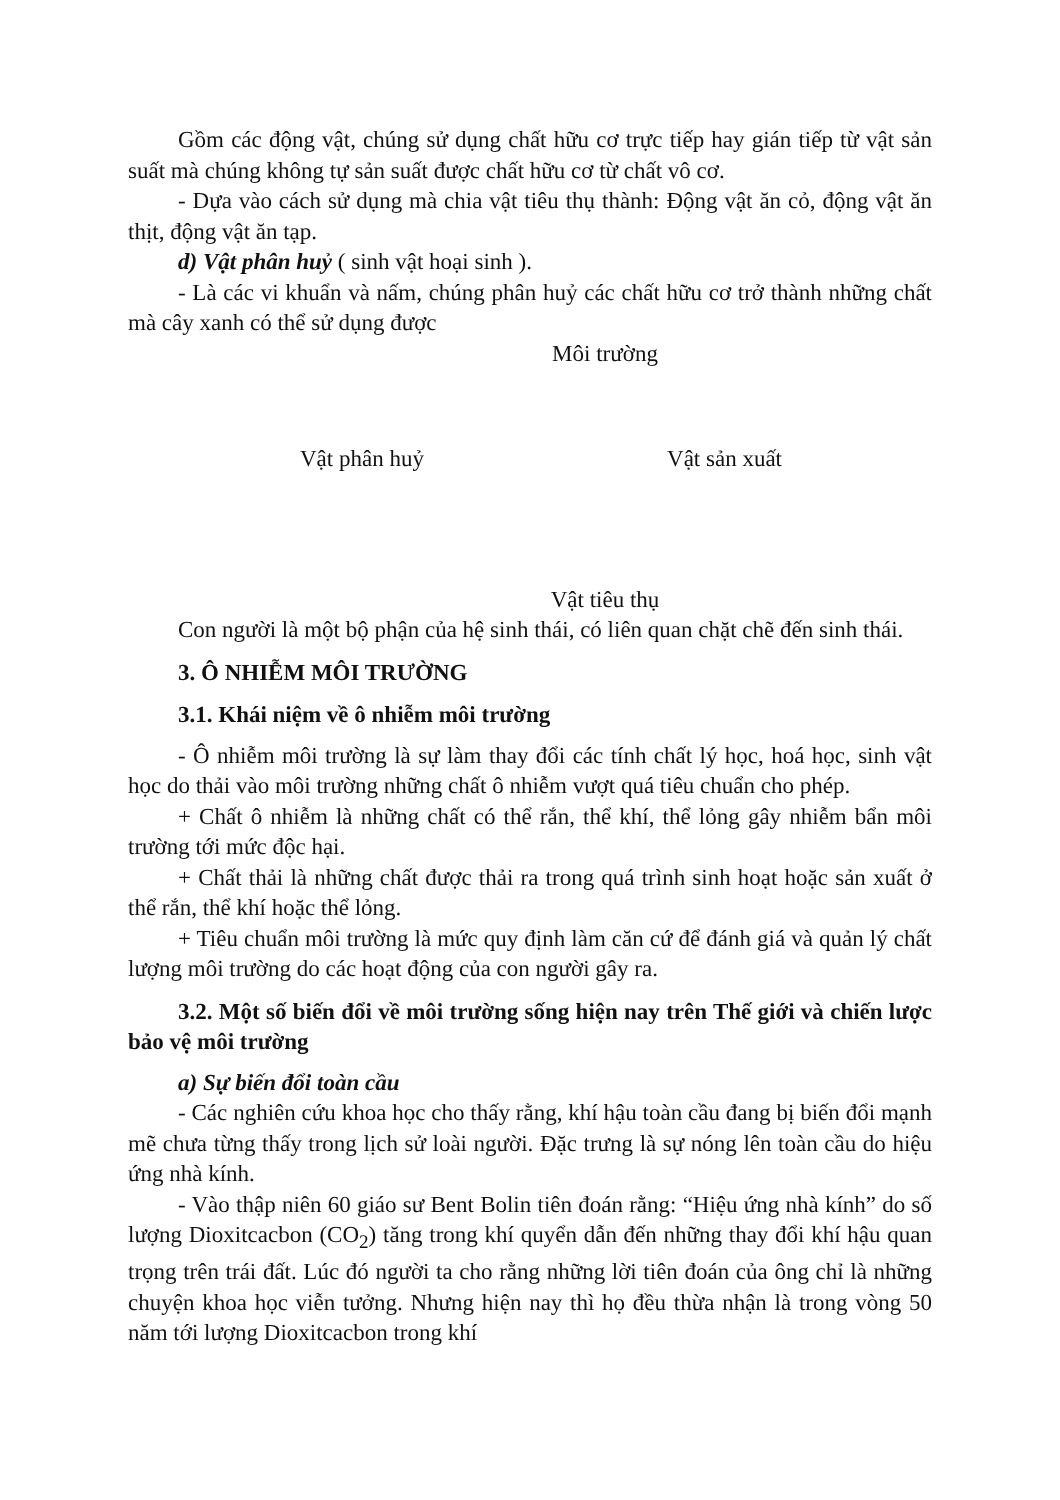Gồm các động vật, chúng sử dụng chất hữu cơ trực tiếp hay gián tiếp từ vật sản suất mà chúng không tự sản suất được chất hữu cơ từ chất vô cơ.
- Dựa vào cách sử dụng mà chia vật tiêu thụ thành: Động vật ăn cỏ, động vật ăn thịt, động vật ăn tạp.
d) Vật phân huỷ ( sinh vật hoại sinh ).
- Là các vi khuẩn và nấm, chúng phân huỷ các chất hữu cơ trở thành những chất mà cây xanh có thể sử dụng được
Môi trường
Vật phân huỷ Vật sản xuất
Vật tiêu thụ
Con người là một bộ phận của hệ sinh thái, có liên quan chặt chẽ đến sinh thái.
3. Ô NHIỄM MÔI TRƯỜNG
3.1. Khái niệm về ô nhiễm môi trường
- Ô nhiễm môi trường là sự làm thay đổi các tính chất lý học, hoá học, sinh vật học do thải vào môi trường những chất ô nhiễm vượt quá tiêu chuẩn cho phép.
+ Chất ô nhiễm là những chất có thể rắn, thể khí, thể lỏng gây nhiễm bẩn môi trường tới mức độc hại.
+ Chất thải là những chất được thải ra trong quá trình sinh hoạt hoặc sản xuất ở thể rắn, thể khí hoặc thể lỏng.
+ Tiêu chuẩn môi trường là mức quy định làm căn cứ để đánh giá và quản lý chất lượng môi trường do các hoạt động của con người gây ra.
3.2. Một số biến đổi về môi trường sống hiện nay trên Thế giới và chiến lược bảo vệ môi trường
a) Sự biến đổi toàn cầu
- Các nghiên cứu khoa học cho thấy rằng, khí hậu toàn cầu đang bị biến đổi mạnh mẽ chưa từng thấy trong lịch sử loài người. Đặc trưng là sự nóng lên toàn cầu do hiệu ứng nhà kính.
- Vào thập niên 60 giáo sư Bent Bolin tiên đoán rằng: “Hiệu ứng nhà kính” do số lượng Dioxitcacbon (CO<sub>2</sub>) tăng trong khí quyển dẫn đến những thay đổi khí hậu quan trọng trên trái đất. Lúc đó người ta cho rằng những lời tiên đoán của ông chỉ là những chuyện khoa học viễn tưởng. Nhưng hiện nay thì họ đều thừa nhận là trong vòng 50 năm tới lượng Dioxitcacbon trong khí